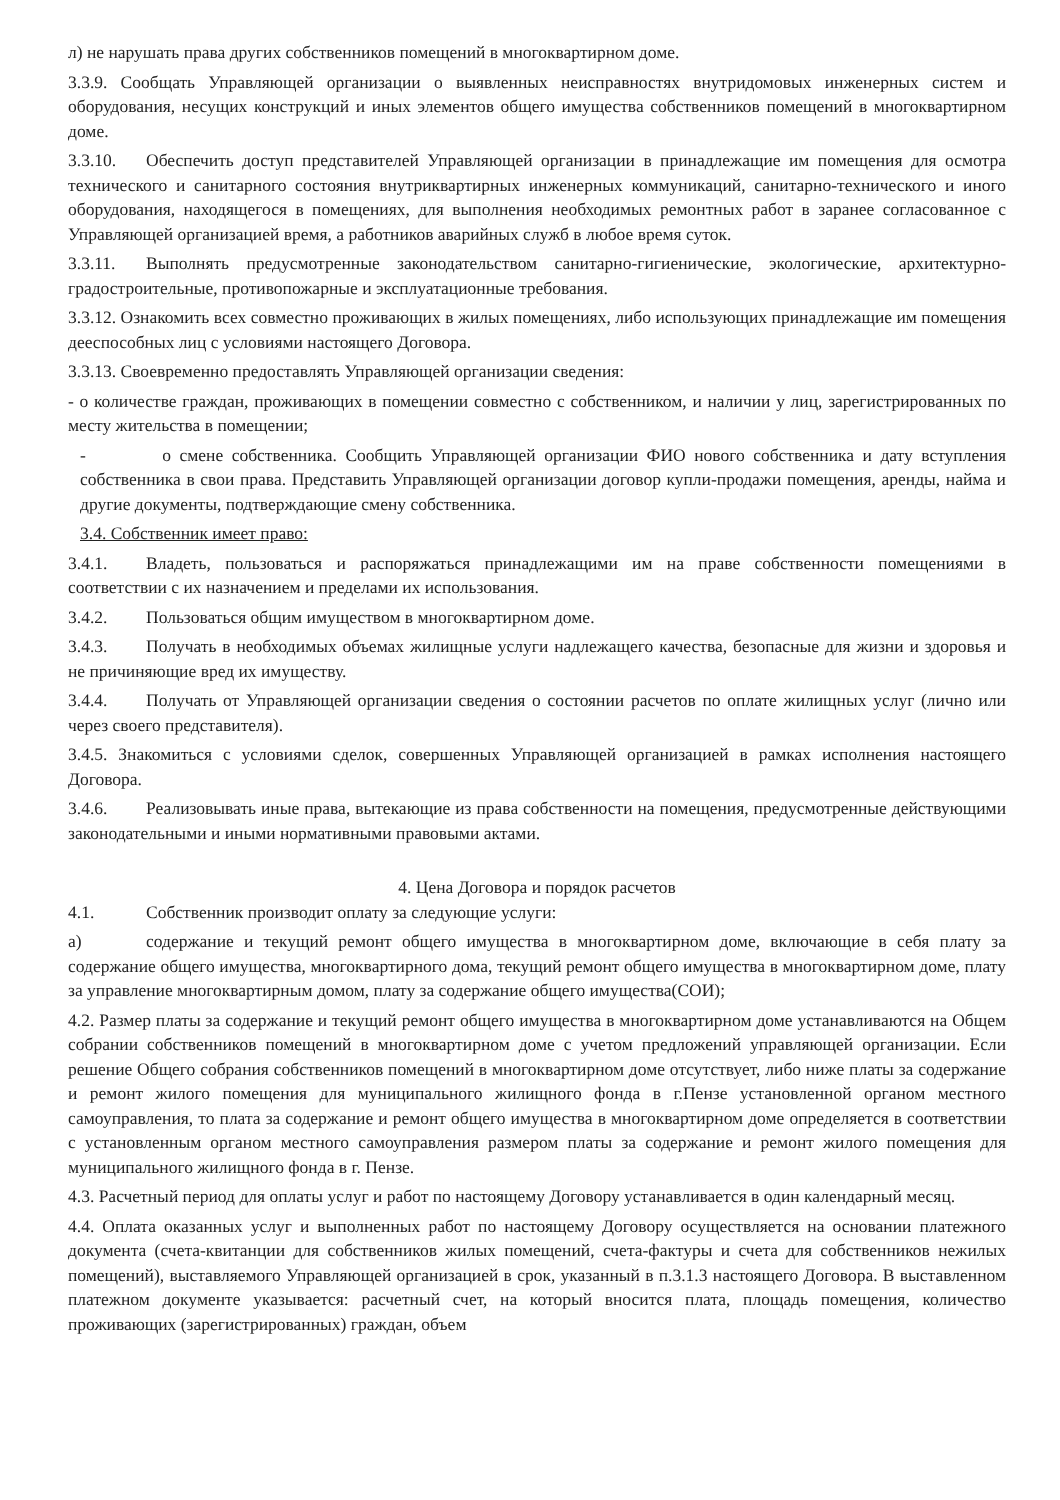л) не нарушать права других собственников помещений в многоквартирном доме.
3.3.9. Сообщать Управляющей организации о выявленных неисправностях внутридомовых инженерных систем и оборудования, несущих конструкций и иных элементов общего имущества собственников помещений в многоквартирном доме.
3.3.10. Обеспечить доступ представителей Управляющей организации в принадлежащие им помещения для осмотра технического и санитарного состояния внутриквартирных инженерных коммуникаций, санитарно-технического и иного оборудования, находящегося в помещениях, для выполнения необходимых ремонтных работ в заранее согласованное с Управляющей организацией время, а работников аварийных служб в любое время суток.
3.3.11. Выполнять предусмотренные законодательством санитарно-гигиенические, экологические, архитектурно-градостроительные, противопожарные и эксплуатационные требования.
3.3.12. Ознакомить всех совместно проживающих в жилых помещениях, либо использующих принадлежащие им помещения дееспособных лиц с условиями настоящего Договора.
3.3.13. Своевременно предоставлять Управляющей организации сведения:
- о количестве граждан, проживающих в помещении совместно с собственником, и наличии у лиц, зарегистрированных по месту жительства в помещении;
- о смене собственника. Сообщить Управляющей организации ФИО нового собственника и дату вступления собственника в свои права. Представить Управляющей организации договор купли-продажи помещения, аренды, найма и другие документы, подтверждающие смену собственника.
3.4. Собственник имеет право:
3.4.1. Владеть, пользоваться и распоряжаться принадлежащими им на праве собственности помещениями в соответствии с их назначением и пределами их использования.
3.4.2. Пользоваться общим имуществом в многоквартирном доме.
3.4.3. Получать в необходимых объемах жилищные услуги надлежащего качества, безопасные для жизни и здоровья и не причиняющие вред их имуществу.
3.4.4. Получать от Управляющей организации сведения о состоянии расчетов по оплате жилищных услуг (лично или через своего представителя).
3.4.5. Знакомиться с условиями сделок, совершенных Управляющей организацией в рамках исполнения настоящего Договора.
3.4.6. Реализовывать иные права, вытекающие из права собственности на помещения, предусмотренные действующими законодательными и иными нормативными правовыми актами.
4. Цена Договора и порядок расчетов
4.1. Собственник производит оплату за следующие услуги:
а) содержание и текущий ремонт общего имущества в многоквартирном доме, включающие в себя плату за содержание общего имущества, многоквартирного дома, текущий ремонт общего имущества в многоквартирном доме, плату за управление многоквартирным домом, плату за содержание общего имущества(СОИ);
4.2. Размер платы за содержание и текущий ремонт общего имущества в многоквартирном доме устанавливаются на Общем собрании собственников помещений в многоквартирном доме с учетом предложений управляющей организации. Если решение Общего собрания собственников помещений в многоквартирном доме отсутствует, либо ниже платы за содержание и ремонт жилого помещения для муниципального жилищного фонда в г.Пензе установленной органом местного самоуправления, то плата за содержание и ремонт общего имущества в многоквартирном доме определяется в соответствии с установленным органом местного самоуправления размером платы за содержание и ремонт жилого помещения для муниципального жилищного фонда в г. Пензе.
4.3. Расчетный период для оплаты услуг и работ по настоящему Договору устанавливается в один календарный месяц.
4.4. Оплата оказанных услуг и выполненных работ по настоящему Договору осуществляется на основании платежного документа (счета-квитанции для собственников жилых помещений, счета-фактуры и счета для собственников нежилых помещений), выставляемого Управляющей организацией в срок, указанный в п.3.1.3 настоящего Договора. В выставленном платежном документе указывается: расчетный счет, на который вносится плата, площадь помещения, количество проживающих (зарегистрированных) граждан, объем